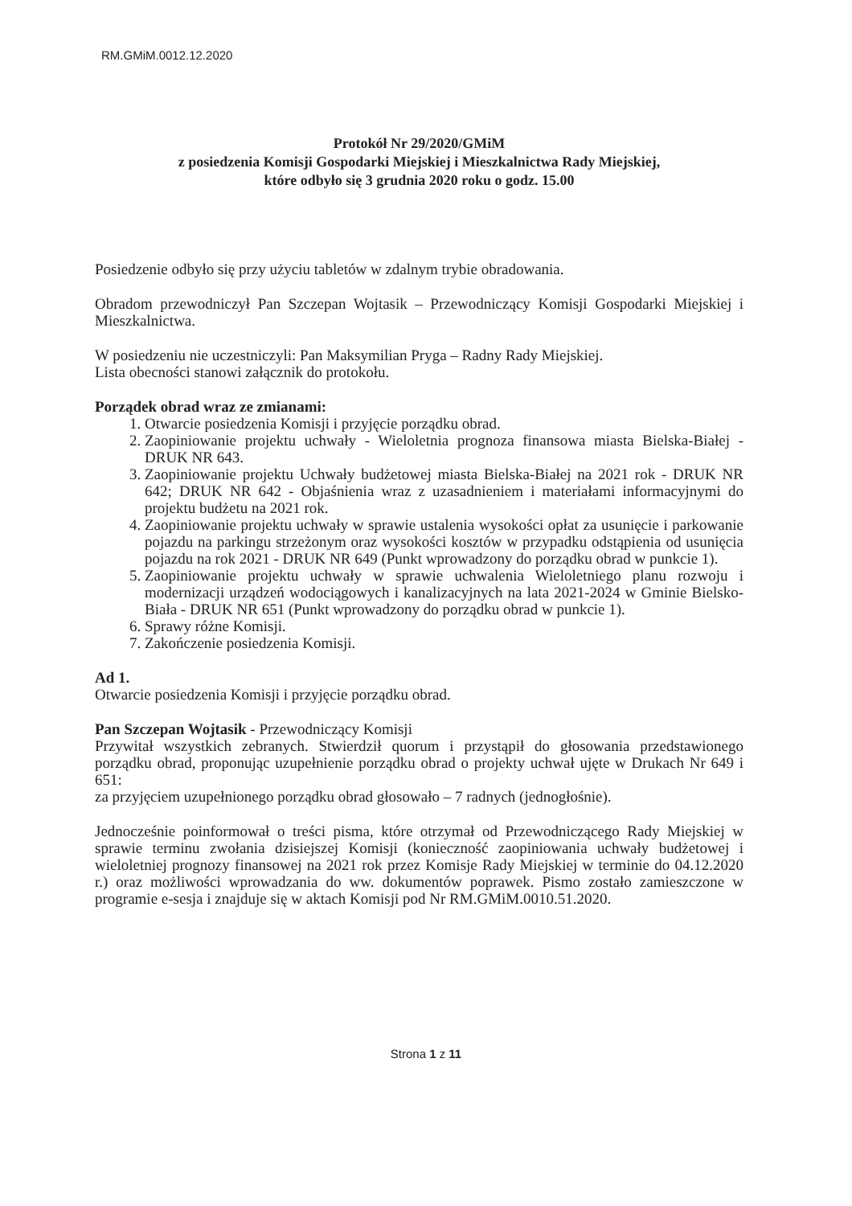RM.GMiM.0012.12.2020
Protokół Nr 29/2020/GMiM
z posiedzenia Komisji Gospodarki Miejskiej i Mieszkalnictwa Rady Miejskiej,
które odbyło się 3 grudnia 2020 roku o godz. 15.00
Posiedzenie odbyło się przy użyciu tabletów w zdalnym trybie obradowania.
Obradom przewodniczył Pan Szczepan Wojtasik – Przewodniczący Komisji Gospodarki Miejskiej i Mieszkalnictwa.
W posiedzeniu nie uczestniczyli: Pan Maksymilian Pryga – Radny Rady Miejskiej.
Lista obecności stanowi załącznik do protokołu.
Porządek obrad wraz ze zmianami:
1. Otwarcie posiedzenia Komisji i przyjęcie porządku obrad.
2. Zaopiniowanie projektu uchwały - Wieloletnia prognoza finansowa miasta Bielska-Białej - DRUK NR 643.
3. Zaopiniowanie projektu Uchwały budżetowej miasta Bielska-Białej na 2021 rok - DRUK NR 642; DRUK NR 642 - Objaśnienia wraz z uzasadnieniem i materiałami informacyjnymi do projektu budżetu na 2021 rok.
4. Zaopiniowanie projektu uchwały w sprawie ustalenia wysokości opłat za usunięcie i parkowanie pojazdu na parkingu strzeżonym oraz wysokości kosztów w przypadku odstąpienia od usunięcia pojazdu na rok 2021 - DRUK NR 649 (Punkt wprowadzony do porządku obrad w punkcie 1).
5. Zaopiniowanie projektu uchwały w sprawie uchwalenia Wieloletniego planu rozwoju i modernizacji urządzeń wodociągowych i kanalizacyjnych na lata 2021-2024 w Gminie Bielsko-Biała - DRUK NR 651 (Punkt wprowadzony do porządku obrad w punkcie 1).
6. Sprawy różne Komisji.
7. Zakończenie posiedzenia Komisji.
Ad 1.
Otwarcie posiedzenia Komisji i przyjęcie porządku obrad.
Pan Szczepan Wojtasik - Przewodniczący Komisji
Przywitał wszystkich zebranych. Stwierdził quorum i przystąpił do głosowania przedstawionego porządku obrad, proponując uzupełnienie porządku obrad o projekty uchwał ujęte w Drukach Nr 649 i 651:
za przyjęciem uzupełnionego porządku obrad głosowało – 7 radnych (jednogłośnie).
Jednocześnie poinformował o treści pisma, które otrzymał od Przewodniczącego Rady Miejskiej w sprawie terminu zwołania dzisiejszej Komisji (konieczność zaopiniowania uchwały budżetowej i wieloletniej prognozy finansowej na 2021 rok przez Komisje Rady Miejskiej w terminie do 04.12.2020 r.) oraz możliwości wprowadzania do ww. dokumentów poprawek. Pismo zostało zamieszczone w programie e-sesja i znajduje się w aktach Komisji pod Nr RM.GMiM.0010.51.2020.
Strona 1 z 11